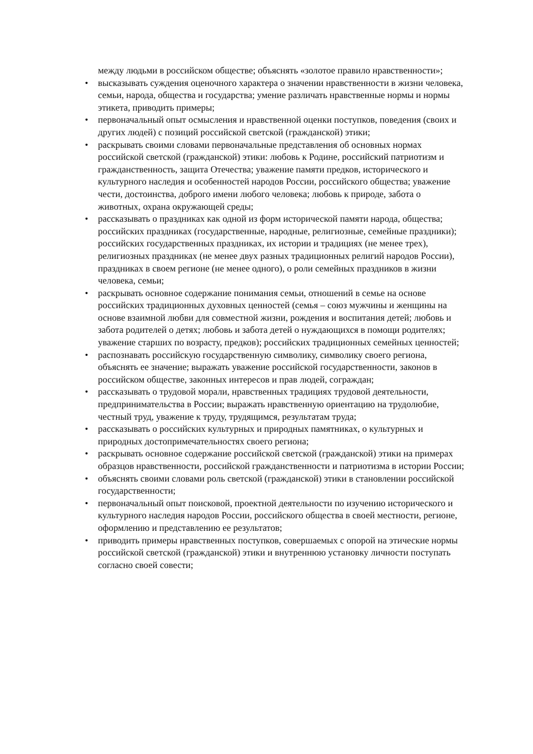между людьми в российском обществе; объяснять «золотое правило нравственности»;
• высказывать суждения оценочного характера о значении нравственности в жизни человека, семьи, народа, общества и государства; умение различать нравственные нормы и нормы этикета, приводить примеры;
• первоначальный опыт осмысления и нравственной оценки поступков, поведения (своих и других людей) с позиций российской светской (гражданской) этики;
• раскрывать своими словами первоначальные представления об основных нормах российской светской (гражданской) этики: любовь к Родине, российский патриотизм и гражданственность, защита Отечества; уважение памяти предков, исторического и культурного наследия и особенностей народов России, российского общества; уважение чести, достоинства, доброго имени любого человека; любовь к природе, забота о животных, охрана окружающей среды;
• рассказывать о праздниках как одной из форм исторической памяти народа, общества; российских праздниках (государственные, народные, религиозные, семейные праздники); российских государственных праздниках, их истории и традициях (не менее трех), религиозных праздниках (не менее двух разных традиционных религий народов России), праздниках в своем регионе (не менее одного), о роли семейных праздников в жизни человека, семьи;
• раскрывать основное содержание понимания семьи, отношений в семье на основе российских традиционных духовных ценностей (семья – союз мужчины и женщины на основе взаимной любви для совместной жизни, рождения и воспитания детей; любовь и забота родителей о детях; любовь и забота детей о нуждающихся в помощи родителях; уважение старших по возрасту, предков); российских традиционных семейных ценностей;
• распознавать российскую государственную символику, символику своего региона, объяснять ее значение; выражать уважение российской государственности, законов в российском обществе, законных интересов и прав людей, сограждан;
• рассказывать о трудовой морали, нравственных традициях трудовой деятельности, предпринимательства в России; выражать нравственную ориентацию на трудолюбие, честный труд, уважение к труду, трудящимся, результатам труда;
• рассказывать о российских культурных и природных памятниках, о культурных и природных достопримечательностях своего региона;
• раскрывать основное содержание российской светской (гражданской) этики на примерах образцов нравственности, российской гражданственности и патриотизма в истории России;
• объяснять своими словами роль светской (гражданской) этики в становлении российской государственности;
• первоначальный опыт поисковой, проектной деятельности по изучению исторического и культурного наследия народов России, российского общества в своей местности, регионе, оформлению и представлению ее результатов;
• приводить примеры нравственных поступков, совершаемых с опорой на этические нормы российской светской (гражданской) этики и внутреннюю установку личности поступать согласно своей совести;